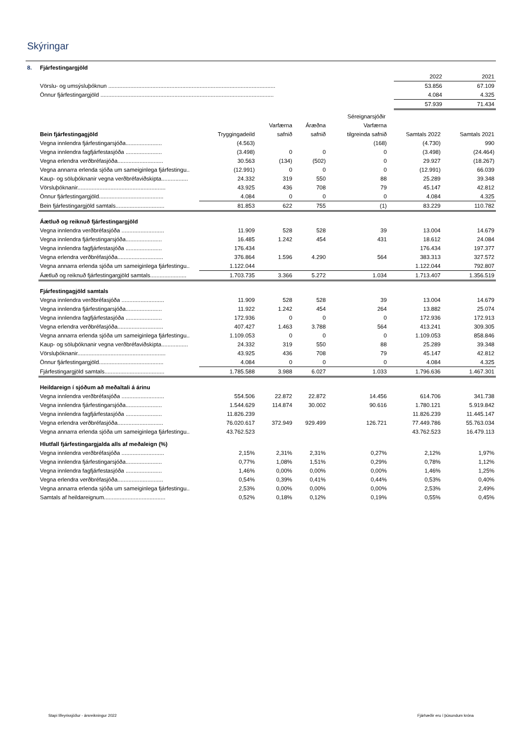Skýringar
| 8. | Fjárfestingargjöld | | |
| | | 2022 | 2021 |
| | Vörslu- og umsýsluþóknun .......................................................................................................... | 53.856 | 67.109 |
| | Önnur fjárfestingargjöld .............................................................................................................. | 4.084 | 4.325 |
| | | 57.939 | 71.434 |
| | | Séreignarsjóðir | | | | | |
| | | | Varfærna | Áræðna | Varfærna | | |
| | Bein fjárfestingagjöld | Tryggingadeild | safnið | safnið | tilgreinda safnið | Samtals 2022 | Samtals 2021 |
| | Vegna innlendra fjárfestingarsjóða....................... | (4.563) | | | (168) | (4.730) | 990 |
| | Vegna innlendra fagfjárfestasjóða ....................... | (3.498) | 0 | 0 | 0 | (3.498) | (24.464) |
| | Vegna erlendra verðbréfasjóða............................. | 30.563 | (134) | (502) | 0 | 29.927 | (18.267) |
| | Vegna annarra erlenda sjóða um sameiginlega fjárfestingu.. | (12.991) | 0 | 0 | 0 | (12.991) | 66.039 |
| | Kaup- og söluþóknanir vegna verðbréfaviðskipta................. | 24.332 | 319 | 550 | 88 | 25.289 | 39.348 |
| | Vörsluþóknanir........................................................ | 43.925 | 436 | 708 | 79 | 45.147 | 42.812 |
| | Önnur fjárfestingargjöld......................................... | 4.084 | 0 | 0 | 0 | 4.084 | 4.325 |
| | Bein fjárfestingargjöld samtals............................... | 81.853 | 622 | 755 | (1) | 83.229 | 110.782 |
| | Áætluð og reiknuð fjárfestingargjöld | | | | | | |
| | Vegna innlendra verðbréfasjóða ........................... | 11.909 | 528 | 528 | 39 | 13.004 | 14.679 |
| | Vegna innlendra fjárfestingarsjóða....................... | 16.485 | 1.242 | 454 | 431 | 18.612 | 24.084 |
| | Vegna innlendra fagfjárfestasjóða ....................... | 176.434 | | | | 176.434 | 197.377 |
| | Vegna erlendra verðbréfasjóða............................. | 376.864 | 1.596 | 4.290 | 564 | 383.313 | 327.572 |
| | Vegna annarra erlenda sjóða um sameiginlega fjárfestingu.. | 1.122.044 | | | | 1.122.044 | 792.807 |
| | Áætluð og reiknuð fjárfestingargjöld samtals....................... | 1.703.735 | 3.366 | 5.272 | 1.034 | 1.713.407 | 1.356.519 |
| | Fjárfestingagjöld samtals | | | | | | |
| | Vegna innlendra verðbréfasjóða ........................... | 11.909 | 528 | 528 | 39 | 13.004 | 14.679 |
| | Vegna innlendra fjárfestingarsjóða....................... | 11.922 | 1.242 | 454 | 264 | 13.882 | 25.074 |
| | Vegna innlendra fagfjárfestasjóða ....................... | 172.936 | 0 | 0 | 0 | 172.936 | 172.913 |
| | Vegna erlendra verðbréfasjóða............................. | 407.427 | 1.463 | 3.788 | 564 | 413.241 | 309.305 |
| | Vegna annarra erlenda sjóða um sameiginlega fjárfestingu.. | 1.109.053 | 0 | 0 | 0 | 1.109.053 | 858.846 |
| | Kaup- og söluþóknanir vegna verðbréfaviðskipta................. | 24.332 | 319 | 550 | 88 | 25.289 | 39.348 |
| | Vörsluþóknanir........................................................ | 43.925 | 436 | 708 | 79 | 45.147 | 42.812 |
| | Önnur fjárfestingargjöld......................................... | 4.084 | 0 | 0 | 0 | 4.084 | 4.325 |
| | Fjárfestingargjöld samtals...................................... | 1.785.588 | 3.988 | 6.027 | 1.033 | 1.796.636 | 1.467.301 |
| | Heildareign í sjóðum að meðaltali á árinu | | | | | | |
| | Vegna innlendra verðbréfasjóða ........................... | 554.506 | 22.872 | 22.872 | 14.456 | 614.706 | 341.738 |
| | Vegna innlendra fjárfestingarsjóða....................... | 1.544.629 | 114.874 | 30.002 | 90.616 | 1.780.121 | 5.919.842 |
| | Vegna innlendra fagfjárfestasjóða ....................... | 11.826.239 | | | | 11.826.239 | 11.445.147 |
| | Vegna erlendra verðbréfasjóða............................. | 76.020.617 | 372.949 | 929.499 | 126.721 | 77.449.786 | 55.763.034 |
| | Vegna annarra erlenda sjóða um sameiginlega fjárfestingu.. | 43.762.523 | | | | 43.762.523 | 16.479.113 |
| | Hlutfall fjárfestingargjalda alls af meðaleign (%) | | | | | | |
| | Vegna innlendra verðbréfasjóða ........................... | 2,15% | 2,31% | 2,31% | 0,27% | 2,12% | 1,97% |
| | Vegna innlendra fjárfestingarsjóða....................... | 0,77% | 1,08% | 1,51% | 0,29% | 0,78% | 1,12% |
| | Vegna innlendra fagfjárfestasjóða ....................... | 1,46% | 0,00% | 0,00% | 0,00% | 1,46% | 1,25% |
| | Vegna erlendra verðbréfasjóða............................. | 0,54% | 0,39% | 0,41% | 0,44% | 0,53% | 0,40% |
| | Vegna annarra erlenda sjóða um sameiginlega fjárfestingu.. | 2,53% | 0,00% | 0,00% | 0,00% | 2,53% | 2,49% |
| | Samtals af heildareignum....................................... | 0,52% | 0,18% | 0,12% | 0,19% | 0,55% | 0,45% |
Stapi lífeyrissjóður - ársreikningur 2022
Fjárhæðir eru í þúsundum króna